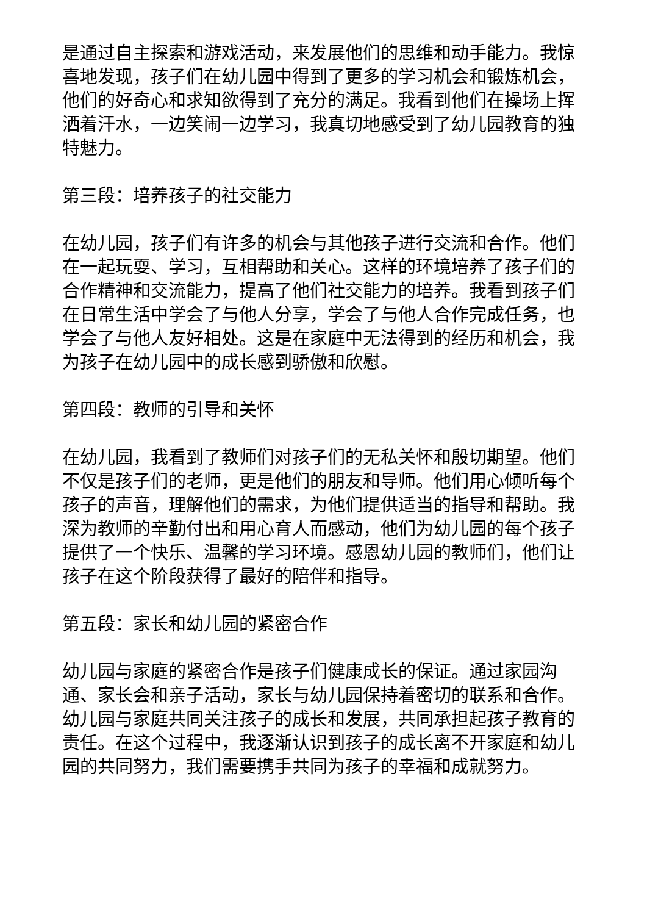是通过自主探索和游戏活动，来发展他们的思维和动手能力。我惊喜地发现，孩子们在幼儿园中得到了更多的学习机会和锻炼机会，他们的好奇心和求知欲得到了充分的满足。我看到他们在操场上挥洒着汗水，一边笑闹一边学习，我真切地感受到了幼儿园教育的独特魅力。
第三段：培养孩子的社交能力
在幼儿园，孩子们有许多的机会与其他孩子进行交流和合作。他们在一起玩耍、学习，互相帮助和关心。这样的环境培养了孩子们的合作精神和交流能力，提高了他们社交能力的培养。我看到孩子们在日常生活中学会了与他人分享，学会了与他人合作完成任务，也学会了与他人友好相处。这是在家庭中无法得到的经历和机会，我为孩子在幼儿园中的成长感到骄傲和欣慰。
第四段：教师的引导和关怀
在幼儿园，我看到了教师们对孩子们的无私关怀和殷切期望。他们不仅是孩子们的老师，更是他们的朋友和导师。他们用心倾听每个孩子的声音，理解他们的需求，为他们提供适当的指导和帮助。我深为教师的辛勤付出和用心育人而感动，他们为幼儿园的每个孩子提供了一个快乐、温馨的学习环境。感恩幼儿园的教师们，他们让孩子在这个阶段获得了最好的陪伴和指导。
第五段：家长和幼儿园的紧密合作
幼儿园与家庭的紧密合作是孩子们健康成长的保证。通过家园沟通、家长会和亲子活动，家长与幼儿园保持着密切的联系和合作。幼儿园与家庭共同关注孩子的成长和发展，共同承担起孩子教育的责任。在这个过程中，我逐渐认识到孩子的成长离不开家庭和幼儿园的共同努力，我们需要携手共同为孩子的幸福和成就努力。